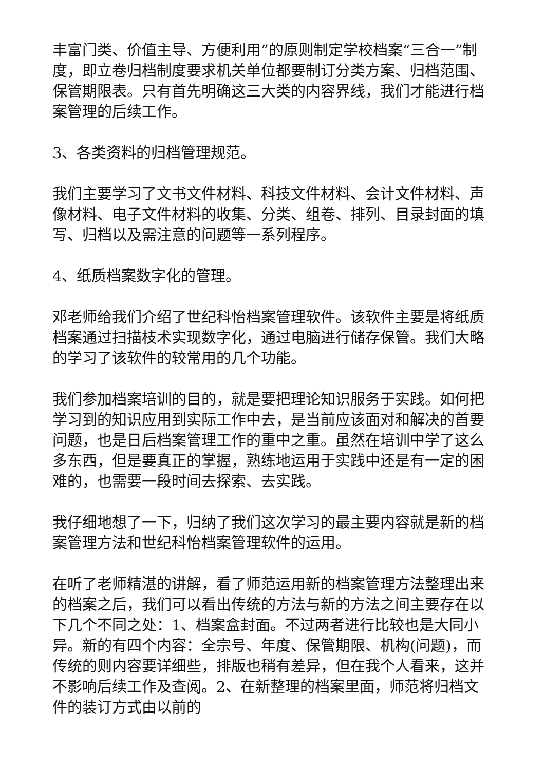丰富门类、价值主导、方便利用”的原则制定学校档案“三合一”制度，即立卷归档制度要求机关单位都要制订分类方案、归档范围、保管期限表。只有首先明确这三大类的内容界线，我们才能进行档案管理的后续工作。
3、各类资料的归档管理规范。
我们主要学习了文书文件材料、科技文件材料、会计文件材料、声像材料、电子文件材料的收集、分类、组卷、排列、目录封面的填写、归档以及需注意的问题等一系列程序。
4、纸质档案数字化的管理。
邓老师给我们介绍了世纪科怡档案管理软件。该软件主要是将纸质档案通过扫描枝术实现数字化，通过电脑进行储存保管。我们大略的学习了该软件的较常用的几个功能。
我们参加档案培训的目的，就是要把理论知识服务于实践。如何把学习到的知识应用到实际工作中去，是当前应该面对和解决的首要问题，也是日后档案管理工作的重中之重。虽然在培训中学了这么多东西，但是要真正的掌握，熟练地运用于实践中还是有一定的困难的，也需要一段时间去探索、去实践。
我仔细地想了一下，归纳了我们这次学习的最主要内容就是新的档案管理方法和世纪科怡档案管理软件的运用。
在听了老师精湛的讲解，看了师范运用新的档案管理方法整理出来的档案之后，我们可以看出传统的方法与新的方法之间主要存在以下几个不同之处：1、档案盒封面。不过两者进行比较也是大同小异。新的有四个内容：全宗号、年度、保管期限、机构(问题)，而传统的则内容要详细些，排版也稍有差异，但在我个人看来，这并不影响后续工作及查阅。2、在新整理的档案里面，师范将归档文件的装订方式由以前的